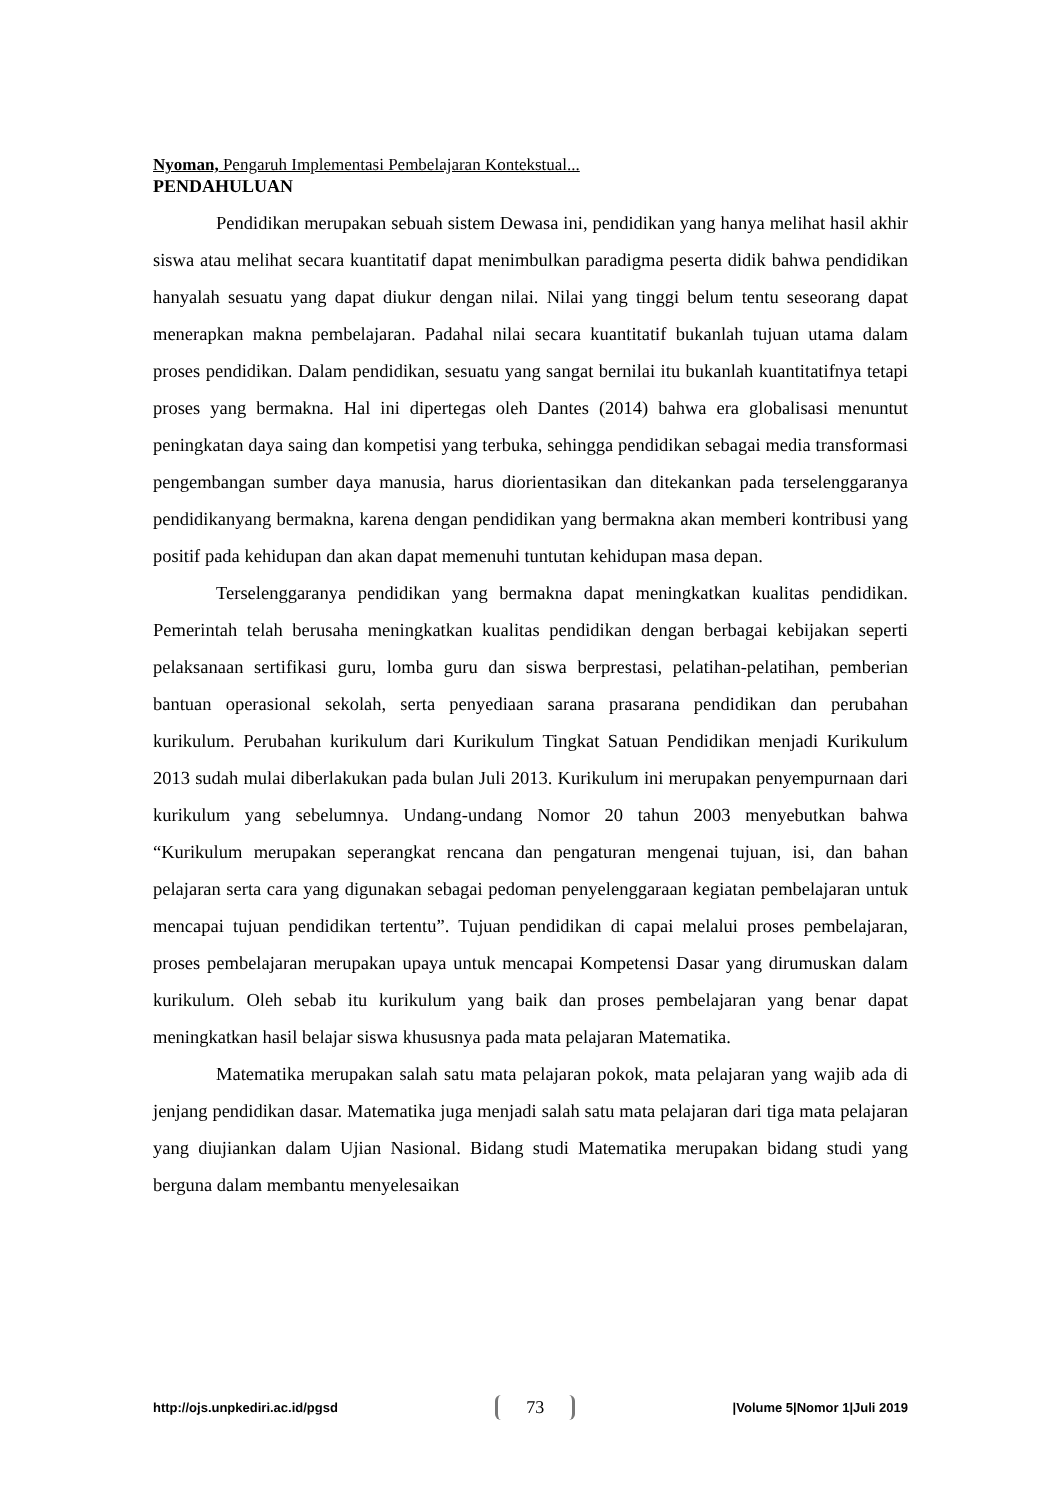Nyoman, Pengaruh Implementasi Pembelajaran Kontekstual...
PENDAHULUAN
Pendidikan merupakan sebuah sistem Dewasa ini, pendidikan yang hanya melihat hasil akhir siswa atau melihat secara kuantitatif dapat menimbulkan paradigma peserta didik bahwa pendidikan hanyalah sesuatu yang dapat diukur dengan nilai. Nilai yang tinggi belum tentu seseorang dapat menerapkan makna pembelajaran. Padahal nilai secara kuantitatif bukanlah tujuan utama dalam proses pendidikan. Dalam pendidikan, sesuatu yang sangat bernilai itu bukanlah kuantitatifnya tetapi proses yang bermakna. Hal ini dipertegas oleh Dantes (2014) bahwa era globalisasi menuntut peningkatan daya saing dan kompetisi yang terbuka, sehingga pendidikan sebagai media transformasi pengembangan sumber daya manusia, harus diorientasikan dan ditekankan pada terselenggaranya pendidikanyang bermakna, karena dengan pendidikan yang bermakna akan memberi kontribusi yang positif pada kehidupan dan akan dapat memenuhi tuntutan kehidupan masa depan.
Terselenggaranya pendidikan yang bermakna dapat meningkatkan kualitas pendidikan. Pemerintah telah berusaha meningkatkan kualitas pendidikan dengan berbagai kebijakan seperti pelaksanaan sertifikasi guru, lomba guru dan siswa berprestasi, pelatihan-pelatihan, pemberian bantuan operasional sekolah, serta penyediaan sarana prasarana pendidikan dan perubahan kurikulum. Perubahan kurikulum dari Kurikulum Tingkat Satuan Pendidikan menjadi Kurikulum 2013 sudah mulai diberlakukan pada bulan Juli 2013. Kurikulum ini merupakan penyempurnaan dari kurikulum yang sebelumnya. Undang-undang Nomor 20 tahun 2003 menyebutkan bahwa “Kurikulum merupakan seperangkat rencana dan pengaturan mengenai tujuan, isi, dan bahan pelajaran serta cara yang digunakan sebagai pedoman penyelenggaraan kegiatan pembelajaran untuk mencapai tujuan pendidikan tertentu”. Tujuan pendidikan di capai melalui proses pembelajaran, proses pembelajaran merupakan upaya untuk mencapai Kompetensi Dasar yang dirumuskan dalam kurikulum. Oleh sebab itu kurikulum yang baik dan proses pembelajaran yang benar dapat meningkatkan hasil belajar siswa khususnya pada mata pelajaran Matematika.
Matematika merupakan salah satu mata pelajaran pokok, mata pelajaran yang wajib ada di jenjang pendidikan dasar. Matematika juga menjadi salah satu mata pelajaran dari tiga mata pelajaran yang diujiankan dalam Ujian Nasional. Bidang studi Matematika merupakan bidang studi yang berguna dalam membantu menyelesaikan
http://ojs.unpkediri.ac.id/pgsd 73 |Volume 5|Nomor 1|Juli 2019